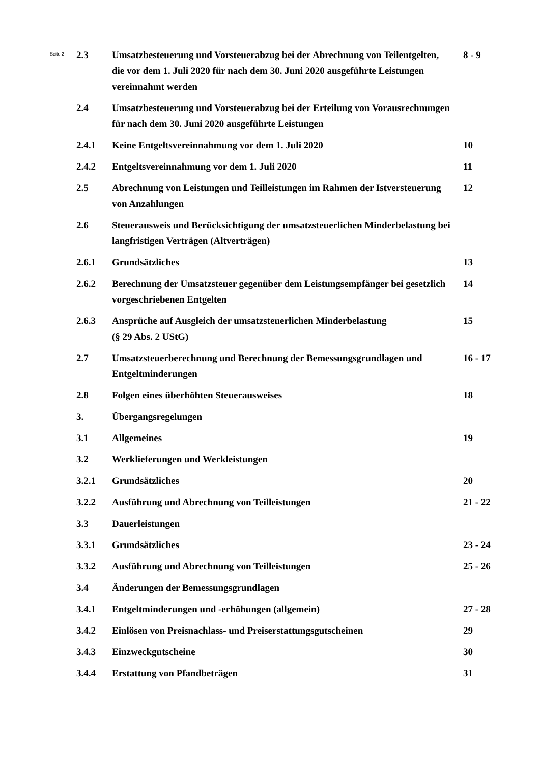Seite 2
| 2.3 | Umsatzbesteuerung und Vorsteuerabzug bei der Abrechnung von Teilentgelten, die vor dem 1. Juli 2020 für nach dem 30. Juni 2020 ausgeführte Leistungen vereinnahmt werden | 8 - 9 |
| 2.4 | Umsatzbesteuerung und Vorsteuerabzug bei der Erteilung von Vorausrechnungen für nach dem 30. Juni 2020 ausgeführte Leistungen | |
| 2.4.1 | Keine Entgeltsvereinnahmung vor dem 1. Juli 2020 | 10 |
| 2.4.2 | Entgeltsvereinnahmung vor dem 1. Juli 2020 | 11 |
| 2.5 | Abrechnung von Leistungen und Teilleistungen im Rahmen der Istversteuerung von Anzahlungen | 12 |
| 2.6 | Steuerausweis und Berücksichtigung der umsatzsteuerlichen Minderbelastung bei langfristigen Verträgen (Altverträgen) | |
| 2.6.1 | Grundsätzliches | 13 |
| 2.6.2 | Berechnung der Umsatzsteuer gegenüber dem Leistungsempfänger bei gesetzlich vorgeschriebenen Entgelten | 14 |
| 2.6.3 | Ansprüche auf Ausgleich der umsatzsteuerlichen Minderbelastung (§ 29 Abs. 2 UStG) | 15 |
| 2.7 | Umsatzsteuerberechnung und Berechnung der Bemessungsgrundlagen und Entgeltminderungen | 16 - 17 |
| 2.8 | Folgen eines überhöhten Steuerausweises | 18 |
| 3. | Übergangsregelungen | |
| 3.1 | Allgemeines | 19 |
| 3.2 | Werklieferungen und Werkleistungen | |
| 3.2.1 | Grundsätzliches | 20 |
| 3.2.2 | Ausführung und Abrechnung von Teilleistungen | 21 - 22 |
| 3.3 | Dauerleistungen | |
| 3.3.1 | Grundsätzliches | 23 - 24 |
| 3.3.2 | Ausführung und Abrechnung von Teilleistungen | 25 - 26 |
| 3.4 | Änderungen der Bemessungsgrundlagen | |
| 3.4.1 | Entgeltminderungen und -erhöhungen (allgemein) | 27 - 28 |
| 3.4.2 | Einlösen von Preisnachlass- und Preiserstattungsgutscheinen | 29 |
| 3.4.3 | Einzweckgutscheine | 30 |
| 3.4.4 | Erstattung von Pfandbeträgen | 31 |